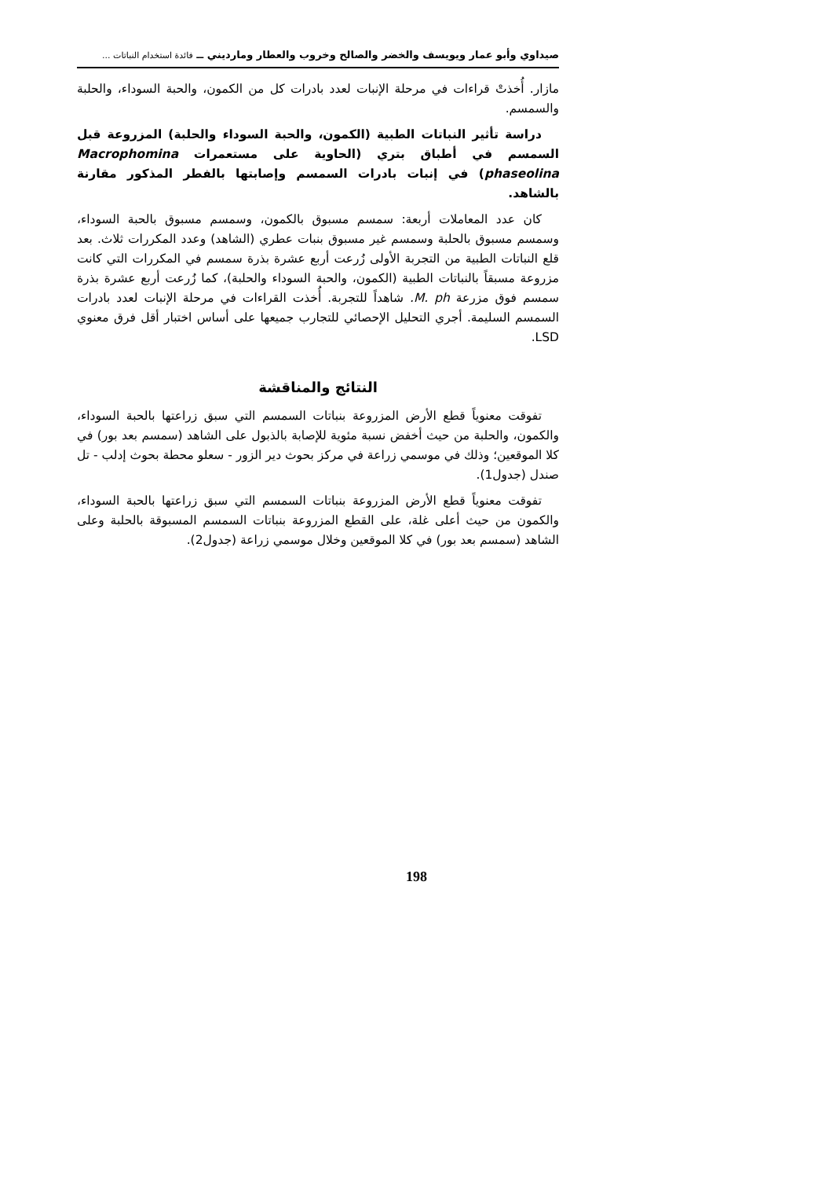صيداوي وأبو عمار ويويسف والخضر والصالح وخروب والعطار ومارديني ــ فائدة استخدام النباتات ...
مازار. أُخذتْ قراءات في مرحلة الإنبات لعدد بادرات كل من الكمون، والحبة السوداء، والحلبة والسمسم.
دراسة تأثير النباتات الطبية (الكمون، والحبة السوداء والحلبة) المزروعة قبل السمسم في أطباق بتري (الحاوية على مستعمرات Macrophomina phaseolina) في إنبات بادرات السمسم وإصابتها بالفطر المذكور مقارنة بالشاهد.
كان عدد المعاملات أربعة: سمسم مسبوق بالكمون، وسمسم مسبوق بالحبة السوداء، وسمسم مسبوق بالحلبة وسمسم غير مسبوق بنبات عطري (الشاهد) وعدد المكررات ثلاث. بعد قلع النباتات الطبية من التجربة الأولى زُرعت أربع عشرة بذرة سمسم في المكررات التي كانت مزروعة مسبقاً بالنباتات الطبية (الكمون، والحبة السوداء والحلبة)، كما زُرعت أربع عشرة بذرة سمسم فوق مزرعة M. ph. شاهداً للتجربة. أُخذت القراءات في مرحلة الإنبات لعدد بادرات السمسم السليمة. أجري التحليل الإحصائي للتجارب جميعها على أساس اختبار أقل فرق معنوي LSD.
النتائج والمناقشة
تفوقت معنوياً قطع الأرض المزروعة بنباتات السمسم التي سبق زراعتها بالحبة السوداء، والكمون، والحلبة من حيث أخفض نسبة مئوية للإصابة بالذبول على الشاهد (سمسم بعد بور) في كلا الموقعين؛ وذلك في موسمي زراعة في مركز بحوث دير الزور - سعلو محطة بحوث إدلب - تل صندل (جدول1).
تفوقت معنوياً قطع الأرض المزروعة بنباتات السمسم التي سبق زراعتها بالحبة السوداء، والكمون من حيث أعلى غلة، على القطع المزروعة بنباتات السمسم المسبوقة بالحلبة وعلى الشاهد (سمسم بعد بور) في كلا الموقعين وخلال موسمي زراعة (جدول2).
198